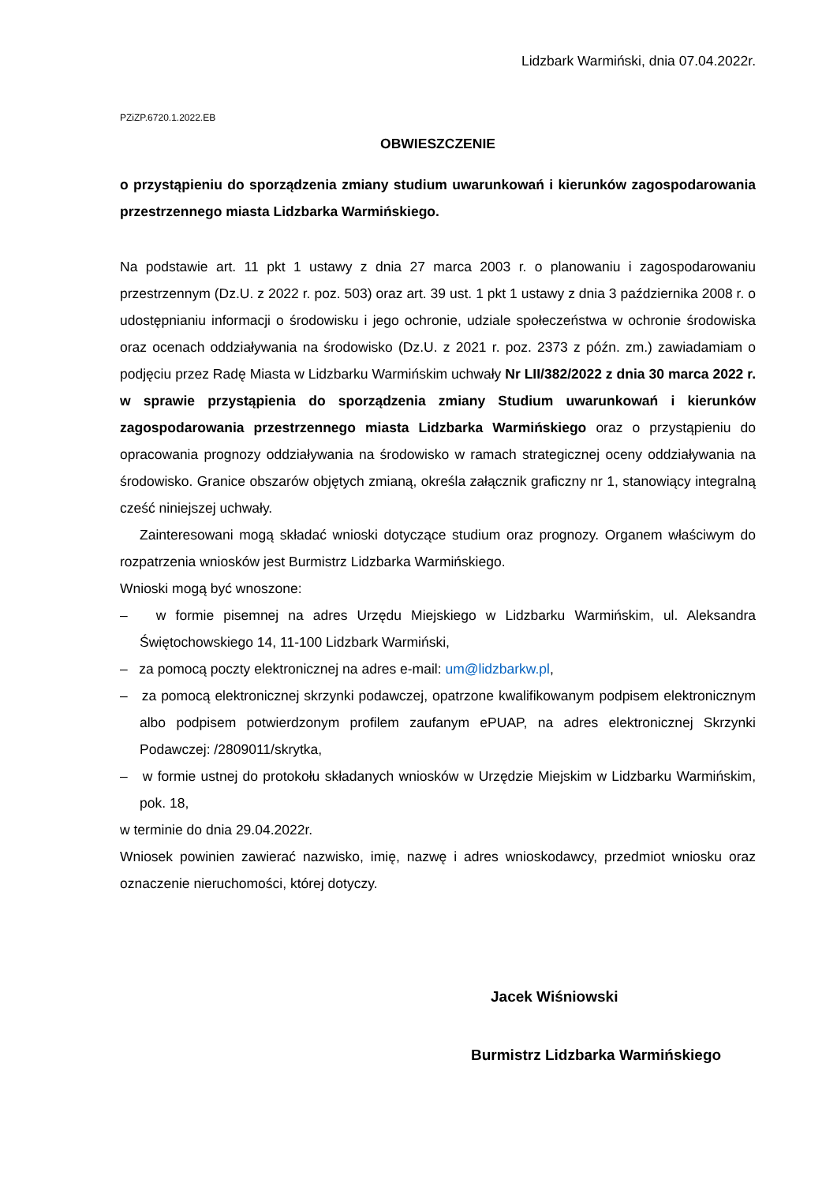Lidzbark Warmiński, dnia 07.04.2022r.
PZiZP.6720.1.2022.EB
OBWIESZCZENIE
o przystąpieniu do sporządzenia zmiany studium uwarunkowań i kierunków zagospodarowania przestrzennego miasta Lidzbarka Warmińskiego.
Na podstawie art. 11 pkt 1 ustawy z dnia 27 marca 2003 r. o planowaniu i zagospodarowaniu przestrzennym (Dz.U. z 2022 r. poz. 503) oraz art. 39 ust. 1 pkt 1 ustawy z dnia 3 października 2008 r. o udostępnianiu informacji o środowisku i jego ochronie, udziale społeczeństwa w ochronie środowiska oraz ocenach oddziaływania na środowisko (Dz.U. z 2021 r. poz. 2373 z późn. zm.) zawiadamiam o podjęciu przez Radę Miasta w Lidzbarku Warmińskim uchwały Nr LII/382/2022 z dnia 30 marca 2022 r. w sprawie przystąpienia do sporządzenia zmiany Studium uwarunkowań i kierunków zagospodarowania przestrzennego miasta Lidzbarka Warmińskiego oraz o przystąpieniu do opracowania prognozy oddziaływania na środowisko w ramach strategicznej oceny oddziaływania na środowisko. Granice obszarów objętych zmianą, określa załącznik graficzny nr 1, stanowiący integralną cześć niniejszej uchwały.
Zainteresowani mogą składać wnioski dotyczące studium oraz prognozy. Organem właściwym do rozpatrzenia wniosków jest Burmistrz Lidzbarka Warmińskiego.
Wnioski mogą być wnoszone:
– w formie pisemnej na adres Urzędu Miejskiego w Lidzbarku Warmińskim, ul. Aleksandra Świętochowskiego 14, 11-100 Lidzbark Warmiński,
– za pomocą poczty elektronicznej na adres e-mail: um@lidzbarkw.pl,
– za pomocą elektronicznej skrzynki podawczej, opatrzone kwalifikowanym podpisem elektronicznym albo podpisem potwierdzonym profilem zaufanym ePUAP, na adres elektronicznej Skrzynki Podawczej: /2809011/skrytka,
– w formie ustnej do protokołu składanych wniosków w Urzędzie Miejskim w Lidzbarku Warmińskim, pok. 18,
w terminie do dnia 29.04.2022r.
Wniosek powinien zawierać nazwisko, imię, nazwę i adres wnioskodawcy, przedmiot wniosku oraz oznaczenie nieruchomości, której dotyczy.
Jacek Wiśniowski
Burmistrz Lidzbarka Warmińskiego